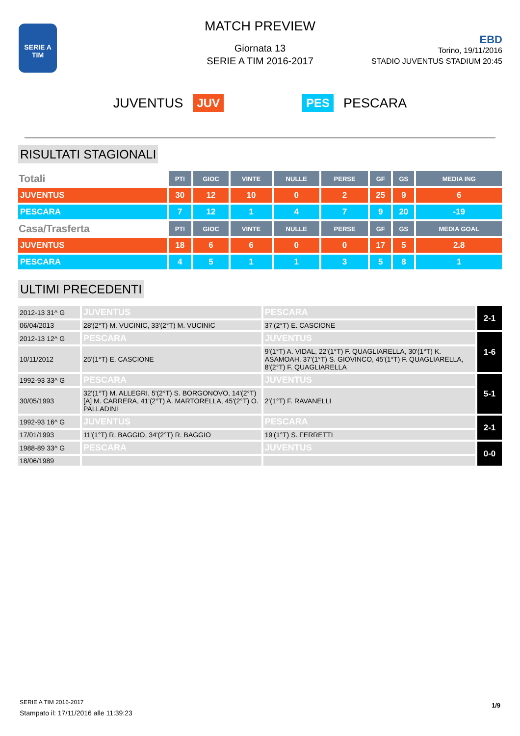SERIE A
TIM
MATCH PREVIEW
Giornata 13
SERIE A TIM 2016-2017
EBD
Torino, 19/11/2016
STADIO JUVENTUS STADIUM 20:45
JUVENTUS JUV PES PESCARA
RISULTATI STAGIONALI
| Totali | PTI | GIOC | VINTE | NULLE | PERSE | GF | GS | MEDIA ING |
| JUVENTUS | 30 | 12 | 10 | 0 | 2 | 25 | 9 | 6 |
| PESCARA | 7 | 12 | 1 | 4 | 7 | 9 | 20 | -19 |
| Casa/Trasferta | PTI | GIOC | VINTE | NULLE | PERSE | GF | GS | MEDIA GOAL |
| JUVENTUS | 18 | 6 | 6 | 0 | 0 | 17 | 5 | 2.8 |
| PESCARA | 4 | 5 | 1 | 1 | 3 | 5 | 8 | 1 |
ULTIMI PRECEDENTI
| 2012-13 31^ G | JUVENTUS | PESCARA | 2-1 |
| 06/04/2013 | 28'(2°T) M. VUCINIC, 33'(2°T) M. VUCINIC | 37'(2°T) E. CASCIONE | |
| 2012-13 12^ G | PESCARA | JUVENTUS | 1-6 |
| 10/11/2012 | 25'(1°T) E. CASCIONE | 9'(1°T) A. VIDAL, 22'(1°T) F. QUAGLIARELLA, 30'(1°T) K. ASAMOAH, 37'(1°T) S. GIOVINCO, 45'(1°T) F. QUAGLIARELLA, 8'(2°T) F. QUAGLIARELLA | |
| 1992-93 33^ G | PESCARA | JUVENTUS | 5-1 |
| 30/05/1993 | 32'(1°T) M. ALLEGRI, 5'(2°T) S. BORGONOVO, 14'(2°T)[A] M. CARRERA, 41'(2°T) A. MARTORELLA, 45'(2°T) O. PALLADINI | 2'(1°T) F. RAVANELLI | |
| 1992-93 16^ G | JUVENTUS | PESCARA | 2-1 |
| 17/01/1993 | 11'(1°T) R. BAGGIO, 34'(2°T) R. BAGGIO | 19'(1°T) S. FERRETTI | |
| 1988-89 33^ G | PESCARA | JUVENTUS | 0-0 |
| 18/06/1989 | | | |
SERIE A TIM 2016-2017
Stampato il: 17/11/2016 alle 11:39:23
1/9